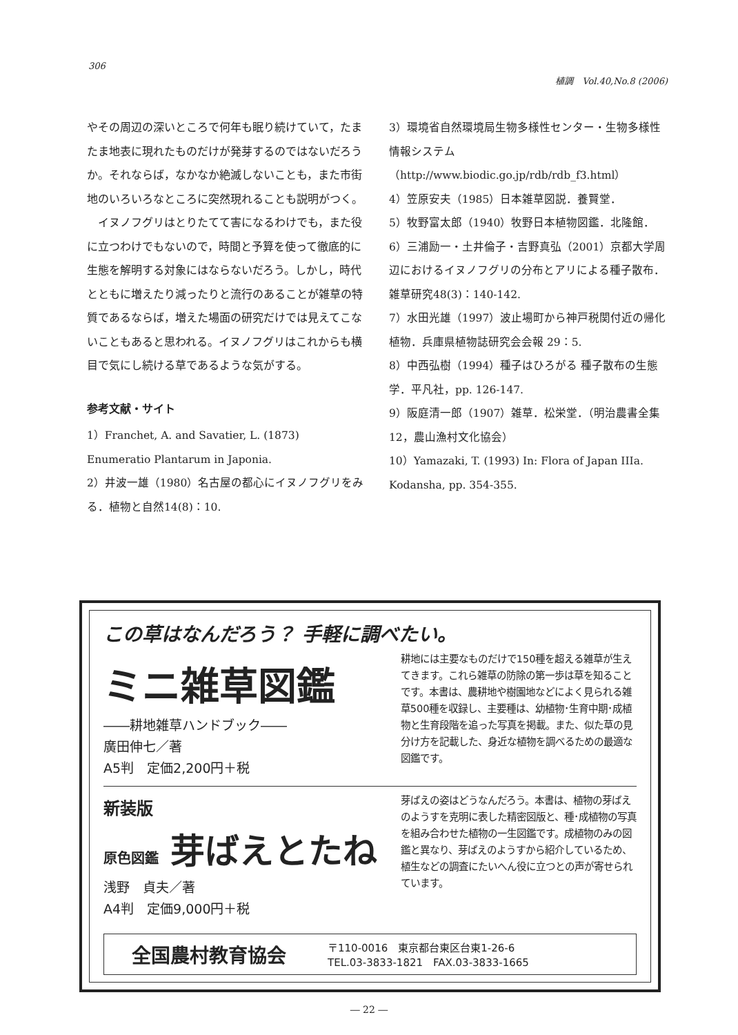306
植調　Vol.40,No.8 (2006)
やその周辺の深いところで何年も眠り続けていて，たまたま地表に現れたものだけが発芽するのではないだろうか。それならば，なかなか絶滅しないことも，また市街地のいろいろなところに突然現れることも説明がつく。
　イヌノフグリはとりたてて害になるわけでも，また役に立つわけでもないので，時間と予算を使って徹底的に生態を解明する対象にはならないだろう。しかし，時代とともに増えたり減ったりと流行のあることが雑草の特質であるならば，増えた場面の研究だけでは見えてこないこともあると思われる。イヌノフグリはこれからも横目で気にし続ける草であるような気がする。
参考文献・サイト
1）Franchet, A. and Savatier, L. (1873) Enumeratio Plantarum in Japonia.
2）井波一雄（1980）名古屋の都心にイヌノフグリをみる．植物と自然14(8)：10.
3）環境省自然環境局生物多様性センター・生物多様性情報システム（http://www.biodic.go.jp/rdb/rdb_f3.html）
4）笠原安夫（1985）日本雑草図説．養賢堂．
5）牧野富太郎（1940）牧野日本植物図鑑．北隆館．
6）三浦励一・土井倫子・吉野真弘（2001）京都大学周辺におけるイヌノフグリの分布とアリによる種子散布．雑草研究48(3)：140-142.
7）水田光雄（1997）波止場町から神戸税関付近の帰化植物．兵庫県植物誌研究会会報 29：5.
8）中西弘樹（1994）種子はひろがる 種子散布の生態学．平凡社，pp. 126-147.
9）阪庭清一郎（1907）雑草．松栄堂．（明治農書全集12，農山漁村文化協会）
10）Yamazaki, T. (1993) In: Flora of Japan IIIa. Kodansha, pp. 354-355.
この草はなんだろう？ 手軽に調べたい。
ミニ雑草図鑑
――耕地雑草ハンドブック――
廣田伸七／著
A5判　定価2,200円＋税
耕地には主要なものだけで150種を超える雑草が生えてきます。これら雑草の防除の第一歩は草を知ることです。本書は、農耕地や樹園地などによく見られる雑草500種を収録し、主要種は、幼植物･生育中期･成植物と生育段階を追った写真を掲載。また、似た草の見分け方を記載した、身近な植物を調べるための最適な図鑑です。
新装版
原色図鑑 芽ばえとたね
浅野　貞夫／著
A4判　定価9,000円＋税
芽ばえの姿はどうなんだろう。本書は、植物の芽ばえのようすを克明に表した精密図版と、種･成植物の写真を組み合わせた植物の一生図鑑です。成植物のみの図鑑と異なり、芽ばえのようすから紹介しているため、植生などの調査にたいへん役に立つとの声が寄せられています。
全国農村教育協会
〒110-0016　東京都台東区台東1-26-6
TEL.03-3833-1821　FAX.03-3833-1665
― 22 ―